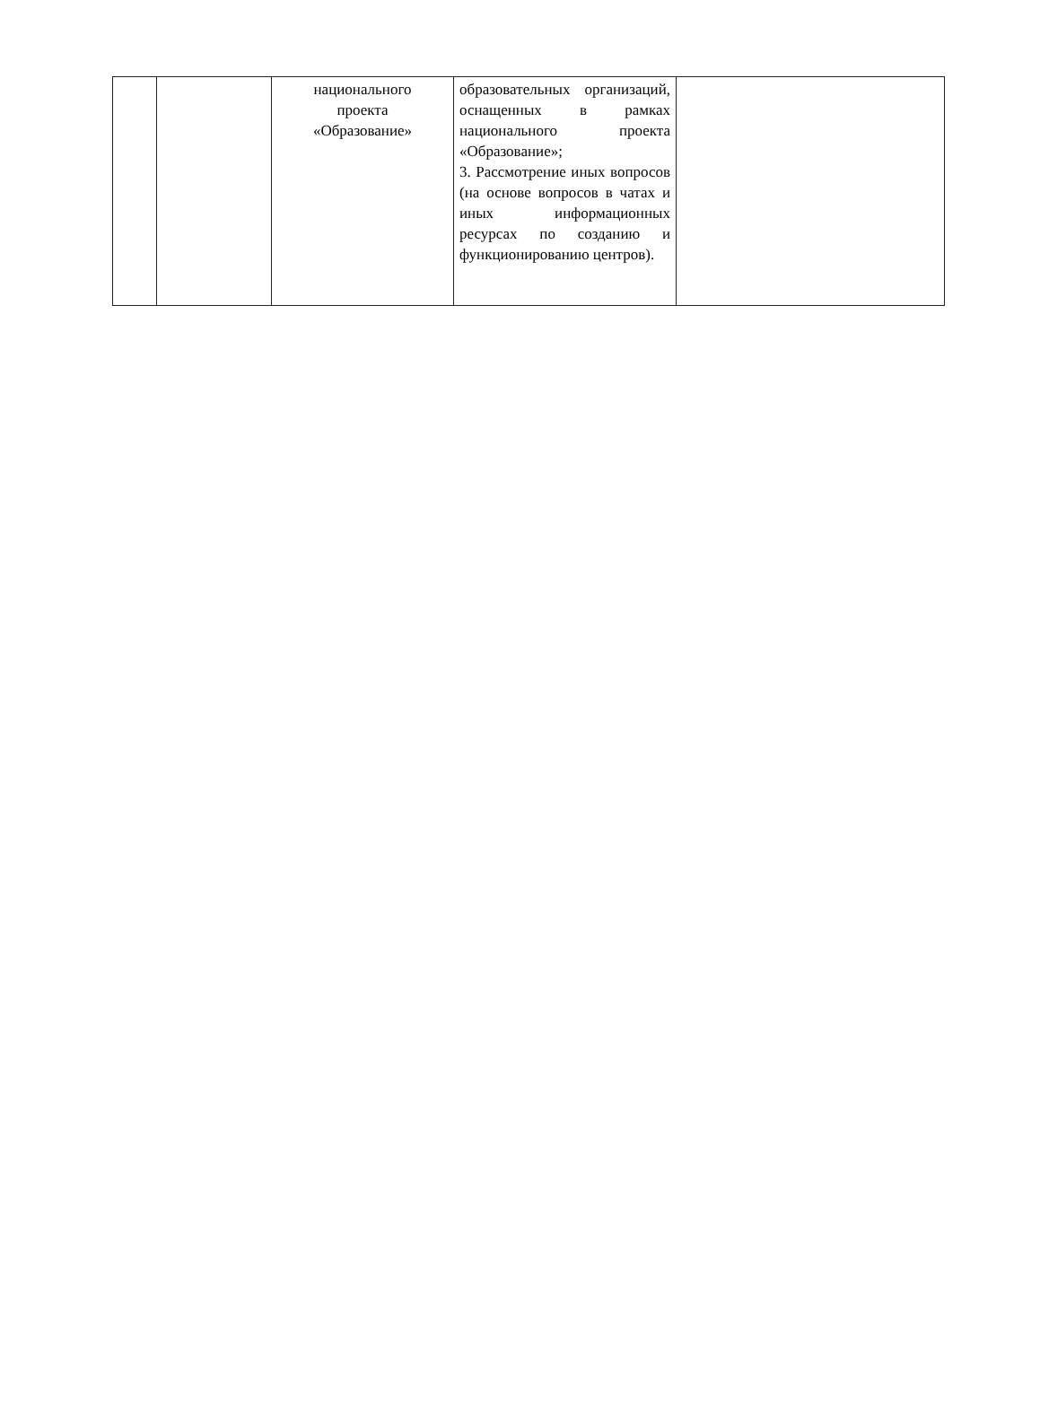| | | национального проекта «Образование» | образовательных организаций, оснащенных в рамках национального проекта «Образование»; 3. Рассмотрение иных вопросов (на основе вопросов в чатах и иных информационных ресурсах по созданию и функционированию центров). | |